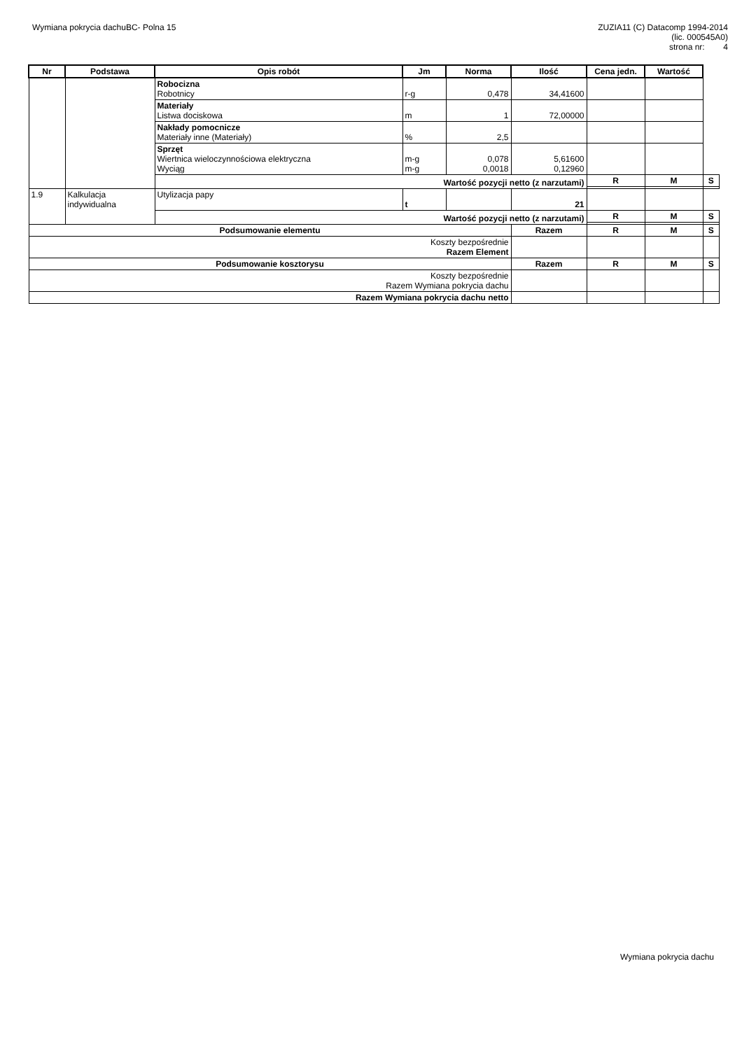Wymiana pokrycia dachuBC- Polna 15
ZUZIA11 (C) Datacomp 1994-2014
(lic. 000545A0)
strona nr: 4
| Nr | Podstawa | Opis robót | Jm | Norma | Ilość | Cena jedn. | Wartość | |
| --- | --- | --- | --- | --- | --- | --- | --- | --- |
| | | Robocizna Robotnicy | r-g | 0,478 | 34,41600 | | | |
| | | Materiały Listwa dociskowa | m | 1 | 72,00000 | | | |
| | | Nakłady pomocnicze Materiały inne (Materiały) | % | 2,5 | | | | |
| | | Sprzęt Wiertnica wieloczynnościowa elektryczna Wyciąg | m-g m-g | 0,078 0,0018 | 5,61600 0,12960 | | | |
| | | Wartość pozycji netto (z narzutami) | | | | R | M | S |
| 1.9 | Kalkulacja indywidualna | Utylizacja papy | t | | 21 | | | |
| | | Wartość pozycji netto (z narzutami) | | | | R | M | S |
| Podsumowanie elementu | | | | | Razem | R | M | S |
| Koszty bezpośrednie Razem Element | | | | | | | | |
| Podsumowanie kosztorysu | | | | | Razem | R | M | S |
| Koszty bezpośrednie Razem Wymiana pokrycia dachu | | | | | | | | |
| Razem Wymiana pokrycia dachu netto | | | | | | | | |
Wymiana pokrycia dachu